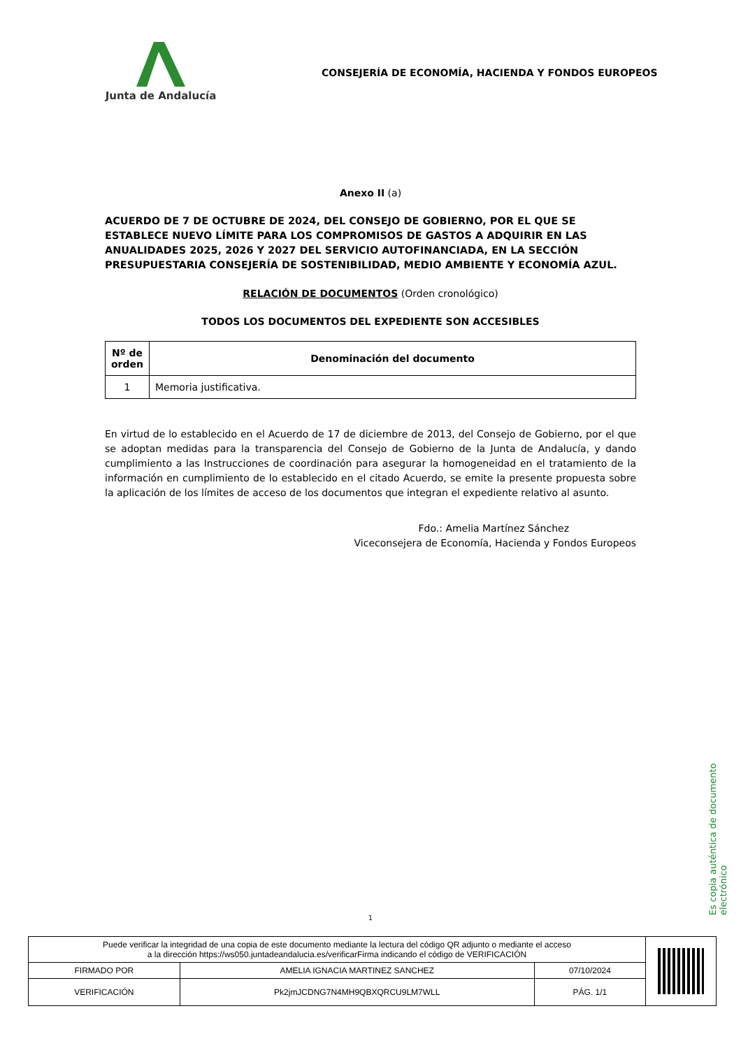Junta de Andalucía
CONSEJERÍA DE ECONOMÍA, HACIENDA Y FONDOS EUROPEOS
Anexo II (a)
ACUERDO DE 7 DE OCTUBRE DE 2024, DEL CONSEJO DE GOBIERNO, POR EL QUE SE ESTABLECE NUEVO LÍMITE PARA LOS COMPROMISOS DE GASTOS A ADQUIRIR EN LAS ANUALIDADES 2025, 2026 Y 2027 DEL SERVICIO AUTOFINANCIADA, EN LA SECCIÓN PRESUPUESTARIA CONSEJERÍA DE SOSTENIBILIDAD, MEDIO AMBIENTE Y ECONOMÍA AZUL.
RELACIÓN DE DOCUMENTOS (Orden cronológico)
TODOS LOS DOCUMENTOS DEL EXPEDIENTE SON ACCESIBLES
| Nº de orden | Denominación del documento |
| --- | --- |
| 1 | Memoria justificativa. |
En virtud de lo establecido en el Acuerdo de 17 de diciembre de 2013, del Consejo de Gobierno, por el que se adoptan medidas para la transparencia del Consejo de Gobierno de la Junta de Andalucía, y dando cumplimiento a las Instrucciones de coordinación para asegurar la homogeneidad en el tratamiento de la información en cumplimiento de lo establecido en el citado Acuerdo, se emite la presente propuesta sobre la aplicación de los límites de acceso de los documentos que integran el expediente relativo al asunto.
Fdo.: Amelia Martínez Sánchez
Viceconsejera de Economía, Hacienda y Fondos Europeos
1
Es copia auténtica de documento electrónico
| Puede verificar la integridad de una copia de este documento mediante la lectura del código QR adjunto o mediante el acceso a la dirección https://ws050.juntadeandalucia.es/verificarFirma indicando el código de VERIFICACIÓN | | | |
| FIRMADO POR | AMELIA IGNACIA MARTINEZ SANCHEZ | 07/10/2024 | |
| VERIFICACIÓN | Pk2jmJCDNG7N4MH9QBXQRCU9LM7WLL | PÁG. 1/1 | |